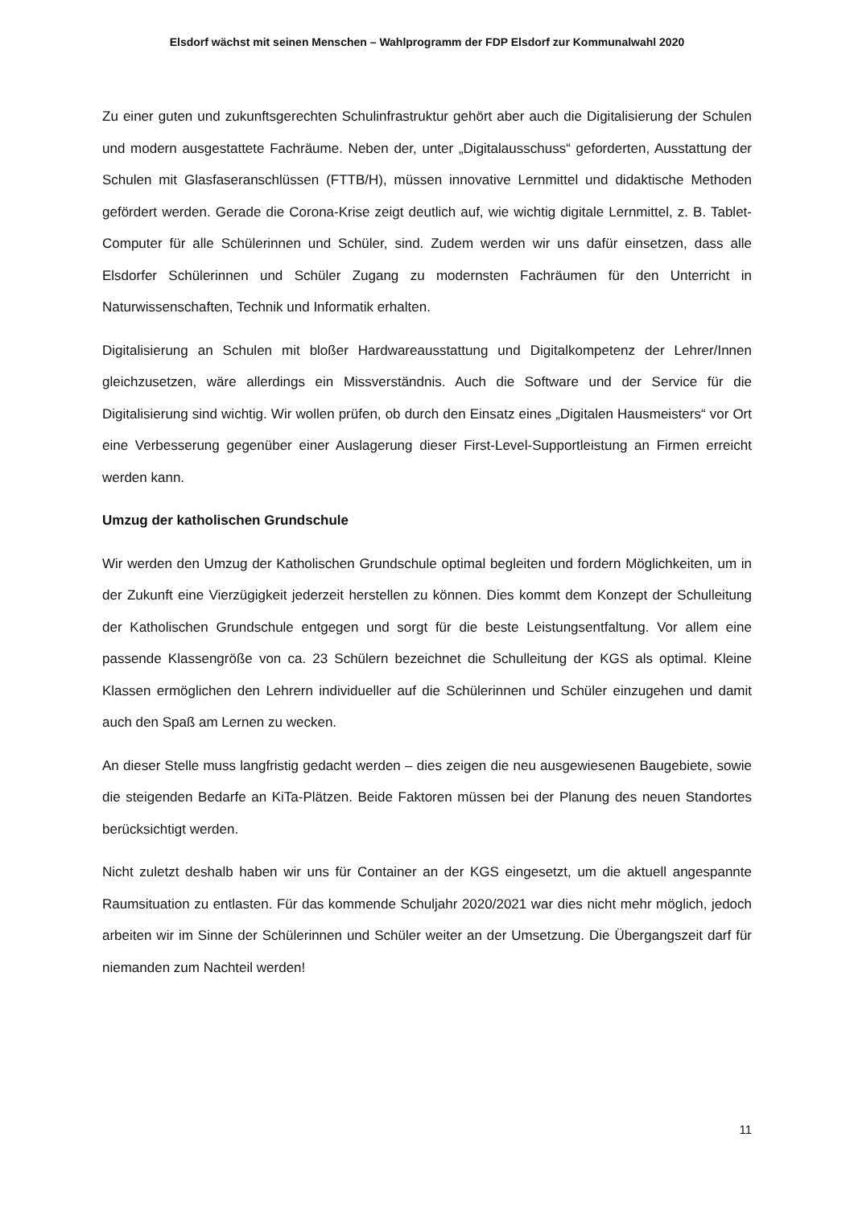Elsdorf wächst mit seinen Menschen – Wahlprogramm der FDP Elsdorf zur Kommunalwahl 2020
Zu einer guten und zukunftsgerechten Schulinfrastruktur gehört aber auch die Digitalisierung der Schulen und modern ausgestattete Fachräume. Neben der, unter „Digitalausschuss“ geforderten, Ausstattung der Schulen mit Glasfaseranschlüssen (FTTB/H), müssen innovative Lernmittel und didaktische Methoden gefördert werden. Gerade die Corona-Krise zeigt deutlich auf, wie wichtig digitale Lernmittel, z. B. Tablet-Computer für alle Schülerinnen und Schüler, sind. Zudem werden wir uns dafür einsetzen, dass alle Elsdorfer Schülerinnen und Schüler Zugang zu modernsten Fachräumen für den Unterricht in Naturwissenschaften, Technik und Informatik erhalten.
Digitalisierung an Schulen mit bloßer Hardwareausstattung und Digitalkompetenz der Lehrer/Innen gleichzusetzen, wäre allerdings ein Missverständnis. Auch die Software und der Service für die Digitalisierung sind wichtig. Wir wollen prüfen, ob durch den Einsatz eines „Digitalen Hausmeisters“ vor Ort eine Verbesserung gegenüber einer Auslagerung dieser First-Level-Supportleistung an Firmen erreicht werden kann.
Umzug der katholischen Grundschule
Wir werden den Umzug der Katholischen Grundschule optimal begleiten und fordern Möglichkeiten, um in der Zukunft eine Vierzügigkeit jederzeit herstellen zu können. Dies kommt dem Konzept der Schulleitung der Katholischen Grundschule entgegen und sorgt für die beste Leistungsentfaltung. Vor allem eine passende Klassengröße von ca. 23 Schülern bezeichnet die Schulleitung der KGS als optimal. Kleine Klassen ermöglichen den Lehrern individueller auf die Schülerinnen und Schüler einzugehen und damit auch den Spaß am Lernen zu wecken.
An dieser Stelle muss langfristig gedacht werden – dies zeigen die neu ausgewiesenen Baugebiete, sowie die steigenden Bedarfe an KiTa-Plätzen. Beide Faktoren müssen bei der Planung des neuen Standortes berücksichtigt werden.
Nicht zuletzt deshalb haben wir uns für Container an der KGS eingesetzt, um die aktuell angespannte Raumsituation zu entlasten. Für das kommende Schuljahr 2020/2021 war dies nicht mehr möglich, jedoch arbeiten wir im Sinne der Schülerinnen und Schüler weiter an der Umsetzung. Die Übergangszeit darf für niemanden zum Nachteil werden!
11